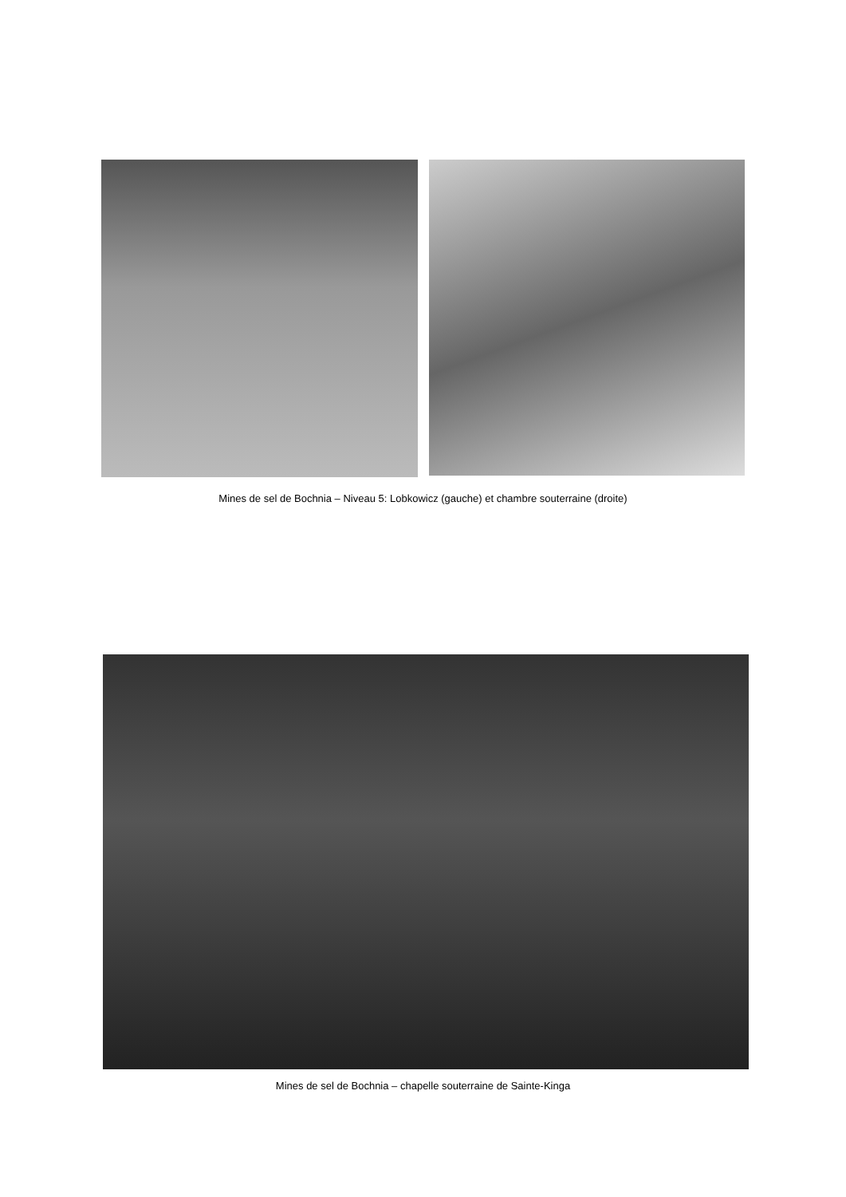Mines de sel de Bochnia – Niveau 5: Lobkowicz (gauche) et chambre souterraine (droite)
Mines de sel de Bochnia – chapelle souterraine de Sainte-Kinga